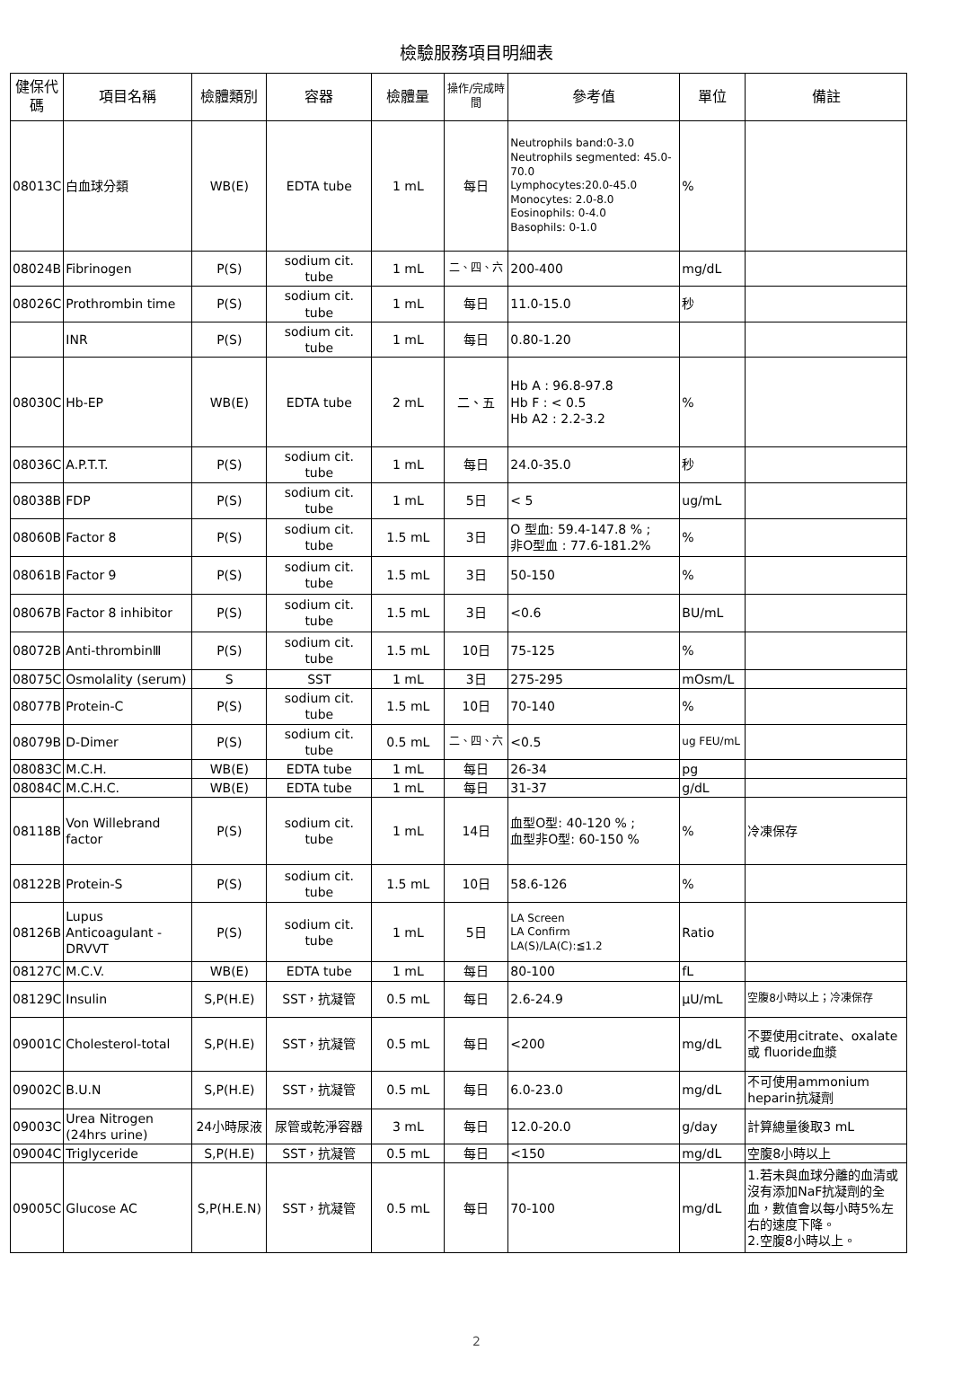檢驗服務項目明細表
| 健保代碼 | 項目名稱 | 檢體類別 | 容器 | 檢體量 | 操作/完成時間 | 參考值 | 單位 | 備註 |
| --- | --- | --- | --- | --- | --- | --- | --- | --- |
| 08013C | 白血球分類 | WB(E) | EDTA tube | 1 mL | 每日 | Neutrophils band:0-3.0 Neutrophils segmented: 45.0-70.0 Lymphocytes:20.0-45.0 Monocytes: 2.0-8.0 Eosinophils: 0-4.0 Basophils: 0-1.0 | % | |
| 08024B | Fibrinogen | P(S) | sodium cit. tube | 1 mL | 二、四、六 | 200-400 | mg/dL | |
| 08026C | Prothrombin time | P(S) | sodium cit. tube | 1 mL | 每日 | 11.0-15.0 | 秒 | |
| | INR | P(S) | sodium cit. tube | 1 mL | 每日 | 0.80-1.20 | | |
| 08030C | Hb-EP | WB(E) | EDTA tube | 2 mL | 二、五 | Hb A : 96.8-97.8 Hb F : < 0.5 Hb A2 : 2.2-3.2 | % | |
| 08036C | A.P.T.T. | P(S) | sodium cit. tube | 1 mL | 每日 | 24.0-35.0 | 秒 | |
| 08038B | FDP | P(S) | sodium cit. tube | 1 mL | 5日 | < 5 | ug/mL | |
| 08060B | Factor 8 | P(S) | sodium cit. tube | 1.5 mL | 3日 | O 型血: 59.4-147.8 % ; 非O型血 : 77.6-181.2% | % | |
| 08061B | Factor 9 | P(S) | sodium cit. tube | 1.5 mL | 3日 | 50-150 | % | |
| 08067B | Factor 8 inhibitor | P(S) | sodium cit. tube | 1.5 mL | 3日 | <0.6 | BU/mL | |
| 08072B | Anti-thrombinⅢ | P(S) | sodium cit. tube | 1.5 mL | 10日 | 75-125 | % | |
| 08075C | Osmolality (serum) | S | SST | 1 mL | 3日 | 275-295 | mOsm/L | |
| 08077B | Protein-C | P(S) | sodium cit. tube | 1.5 mL | 10日 | 70-140 | % | |
| 08079B | D-Dimer | P(S) | sodium cit. tube | 0.5 mL | 二、四、六 | <0.5 | ug FEU/mL | |
| 08083C | M.C.H. | WB(E) | EDTA tube | 1 mL | 每日 | 26-34 | pg | |
| 08084C | M.C.H.C. | WB(E) | EDTA tube | 1 mL | 每日 | 31-37 | g/dL | |
| 08118B | Von Willebrand factor | P(S) | sodium cit. tube | 1 mL | 14日 | 血型O型: 40-120 % ; 血型非O型: 60-150 % | % | 冷凍保存 |
| 08122B | Protein-S | P(S) | sodium cit. tube | 1.5 mL | 10日 | 58.6-126 | % | |
| 08126B | Lupus Anticoagulant -DRVVT | P(S) | sodium cit. tube | 1 mL | 5日 | LA Screen LA Confirm LA(S)/LA(C):≦1.2 | Ratio | |
| 08127C | M.C.V. | WB(E) | EDTA tube | 1 mL | 每日 | 80-100 | fL | |
| 08129C | Insulin | S,P(H.E) | SST，抗凝管 | 0.5 mL | 每日 | 2.6-24.9 | μU/mL | 空腹8小時以上；冷凍保存 |
| 09001C | Cholesterol-total | S,P(H.E) | SST，抗凝管 | 0.5 mL | 每日 | <200 | mg/dL | 不要使用citrate、oxalate或 fluoride血漿 |
| 09002C | B.U.N | S,P(H.E) | SST，抗凝管 | 0.5 mL | 每日 | 6.0-23.0 | mg/dL | 不可使用ammonium heparin抗凝劑 |
| 09003C | Urea Nitrogen (24hrs urine) | 24小時尿液 | 尿管或乾淨容器 | 3 mL | 每日 | 12.0-20.0 | g/day | 計算總量後取3 mL |
| 09004C | Triglyceride | S,P(H.E) | SST，抗凝管 | 0.5 mL | 每日 | <150 | mg/dL | 空腹8小時以上 |
| 09005C | Glucose AC | S,P(H.E.N) | SST，抗凝管 | 0.5 mL | 每日 | 70-100 | mg/dL | 1.若未與血球分離的血清或沒有添加NaF抗凝劑的全血，數值會以每小時5%左右的速度下降。 2.空腹8小時以上。 |
2